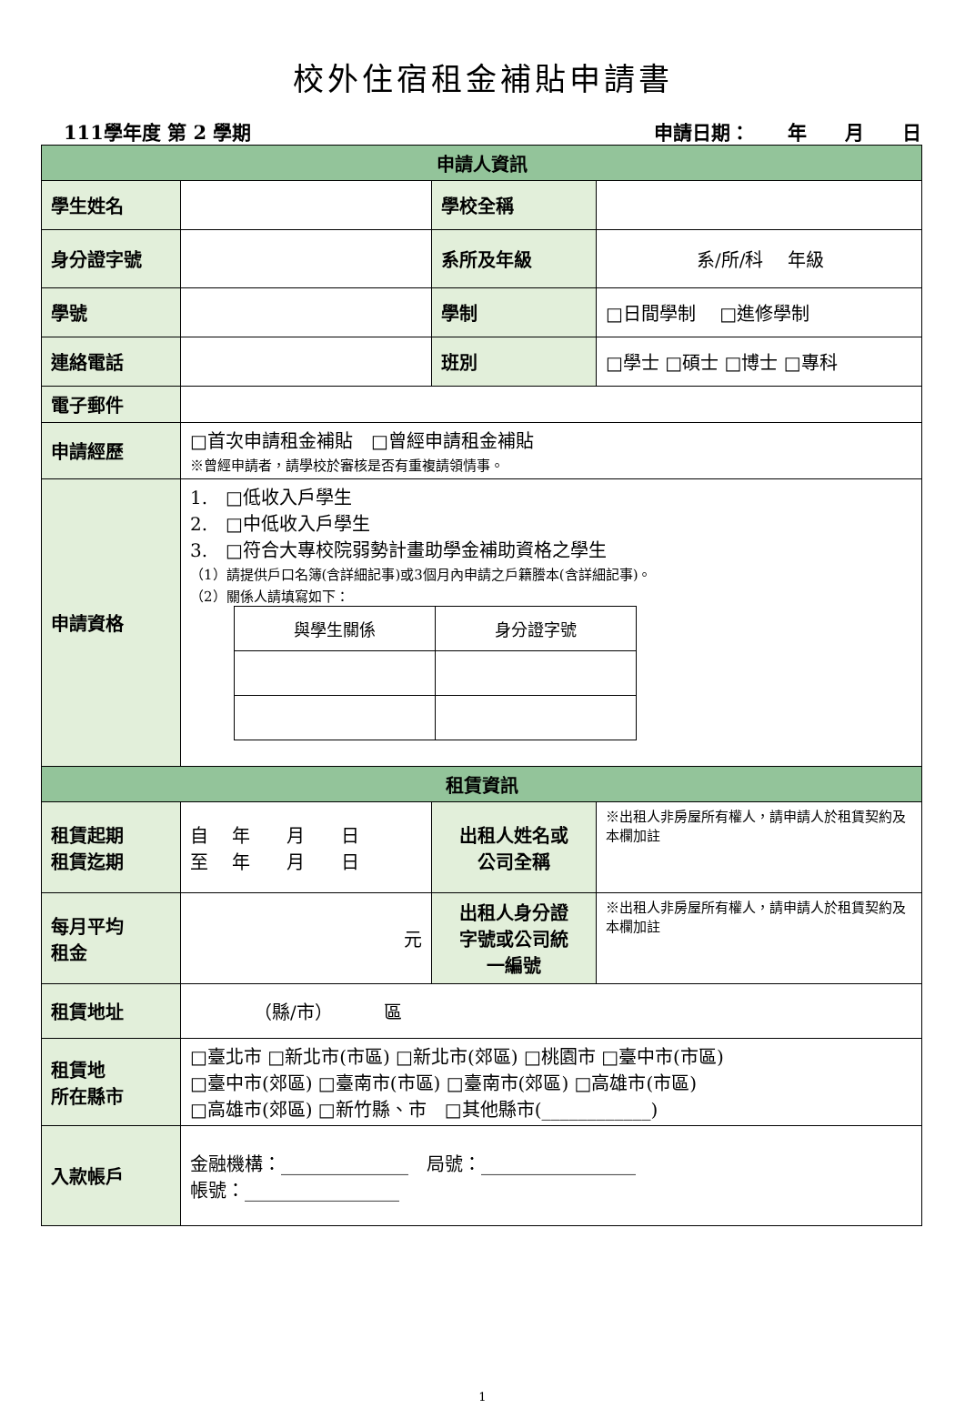校外住宿租金補貼申請書
111學年度 第 2 學期 申請日期：　　年　　月　　日
| 申請人資訊 | | | |
| 學生姓名 | | 學校全稱 | |
| 身分證字號 | | 系所及年級 | 系/所/科 年級 |
| 學號 | | 學制 | □日間學制 □進修學制 |
| 連絡電話 | | 班別 | □學士 □碩士 □博士 □專科 |
| 電子郵件 | | | |
| 申請經歷 | □首次申請租金補貼 □曾經申請租金補貼 ※曾經申請者，請學校於審核是否有重複請領情事。 | | |
| 申請資格 | 1. □低收入戶學生 2. □中低收入戶學生 3. □符合大專校院弱勢計畫助學金補助資格之學生 （1）請提供戶口名簿(含詳細記事)或3個月內申請之戶籍謄本(含詳細記事)。 （2）關係人請填寫如下： / 與學生關係 / 身分證字號 / | | |
| 租賃資訊 | | | |
| 租賃起期 租賃迄期 | 自 年 月 日 至 年 月 日 | 出租人姓名或 公司全稱 | ※出租人非房屋所有權人，請申請人於租賃契約及本欄加註 |
| 每月平均 租金 | 元 | 出租人身分證 字號或公司統 一編號 | ※出租人非房屋所有權人，請申請人於租賃契約及本欄加註 |
| 租賃地址 | （縣/市） 區 | | |
| 租賃地 所在縣市 | □臺北市 □新北市(市區) □新北市(郊區) □桃園市 □臺中市(市區) □臺中市(郊區) □臺南市(市區) □臺南市(郊區) □高雄市(市區) □高雄市(郊區) □新竹縣、市 □其他縣市(____________) | | |
| 入款帳戶 | 金融機構：______________ 局號：_________________ 帳號：_________________ | | |
1